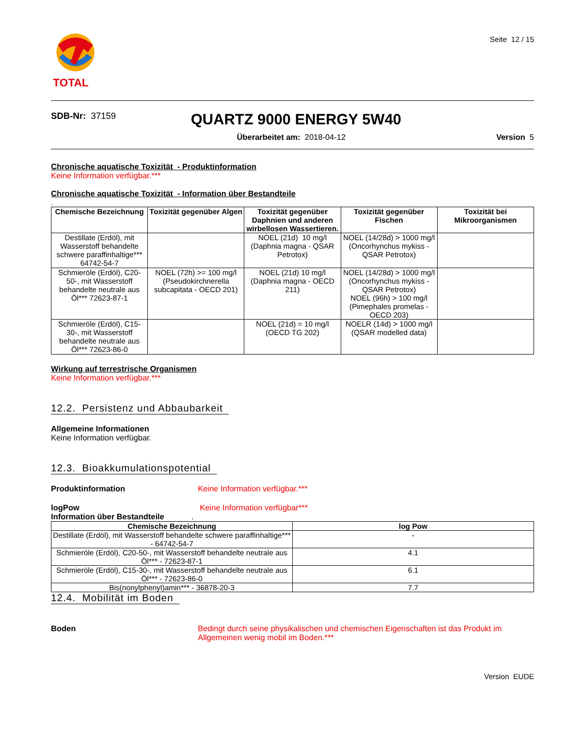TOTAL
Seite 12 / 15
SDB-Nr: 37159
QUARTZ 9000 ENERGY 5W40
Überarbeitet am: 2018-04-12 Version 5
Chronische aquatische Toxizität - Produktinformation
Keine Information verfügbar.***
Chronische aquatische Toxizität - Information über Bestandteile
.
| Chemische Bezeichnung | Toxizität gegenüber Algen | Toxizität gegenüber Daphnien und anderen wirbellosen Wassertieren. | Toxizität gegenüber Fischen | Toxizität bei Mikroorganismen |
| --- | --- | --- | --- | --- |
| Destillate (Erdöl), mit Wasserstoff behandelte schwere paraffinhaltige*** 64742-54-7 | | NOEL (21d) 10 mg/l (Daphnia magna - QSAR Petrotox) | NOEL (14/28d) > 1000 mg/l (Oncorhynchus mykiss - QSAR Petrotox) | |
| Schmieröle (Erdöl), C20-50-, mit Wasserstoff behandelte neutrale aus Öl*** 72623-87-1 | NOEL (72h) >= 100 mg/l (Pseudokirchnerella subcapitata - OECD 201) | NOEL (21d) 10 mg/l (Daphnia magna - OECD 211) | NOEL (14/28d) > 1000 mg/l (Oncorhynchus mykiss - QSAR Petrotox) NOEL (96h) > 100 mg/l (Pimephales promelas - OECD 203) | |
| Schmieröle (Erdöl), C15-30-, mit Wasserstoff behandelte neutrale aus Öl*** 72623-86-0 | | NOEL (21d) = 10 mg/l (OECD TG 202) | NOELR (14d) > 1000 mg/l (QSAR modelled data) | |
Wirkung auf terrestrische Organismen
Keine Information verfügbar.***
12.2. Persistenz und Abbaubarkeit
Allgemeine Informationen
Keine Information verfügbar.
12.3. Bioakkumulationspotential
Produktinformation Keine Information verfügbar.***
logPow Keine Information verfügbar***
Information über Bestandteile .
| Chemische Bezeichnung | log Pow |
| --- | --- |
| Destillate (Erdöl), mit Wasserstoff behandelte schwere paraffinhaltige*** - 64742-54-7 | - |
| Schmieröle (Erdöl), C20-50-, mit Wasserstoff behandelte neutrale aus Öl*** - 72623-87-1 | 4.1 |
| Schmieröle (Erdöl), C15-30-, mit Wasserstoff behandelte neutrale aus Öl*** - 72623-86-0 | 6.1 |
| Bis(nonylphenyl)amin*** - 36878-20-3 | 7.7 |
12.4. Mobilität im Boden
Boden Bedingt durch seine physikalischen und chemischen Eigenschaften ist das Produkt im Allgemeinen wenig mobil im Boden.***
Version EUDE